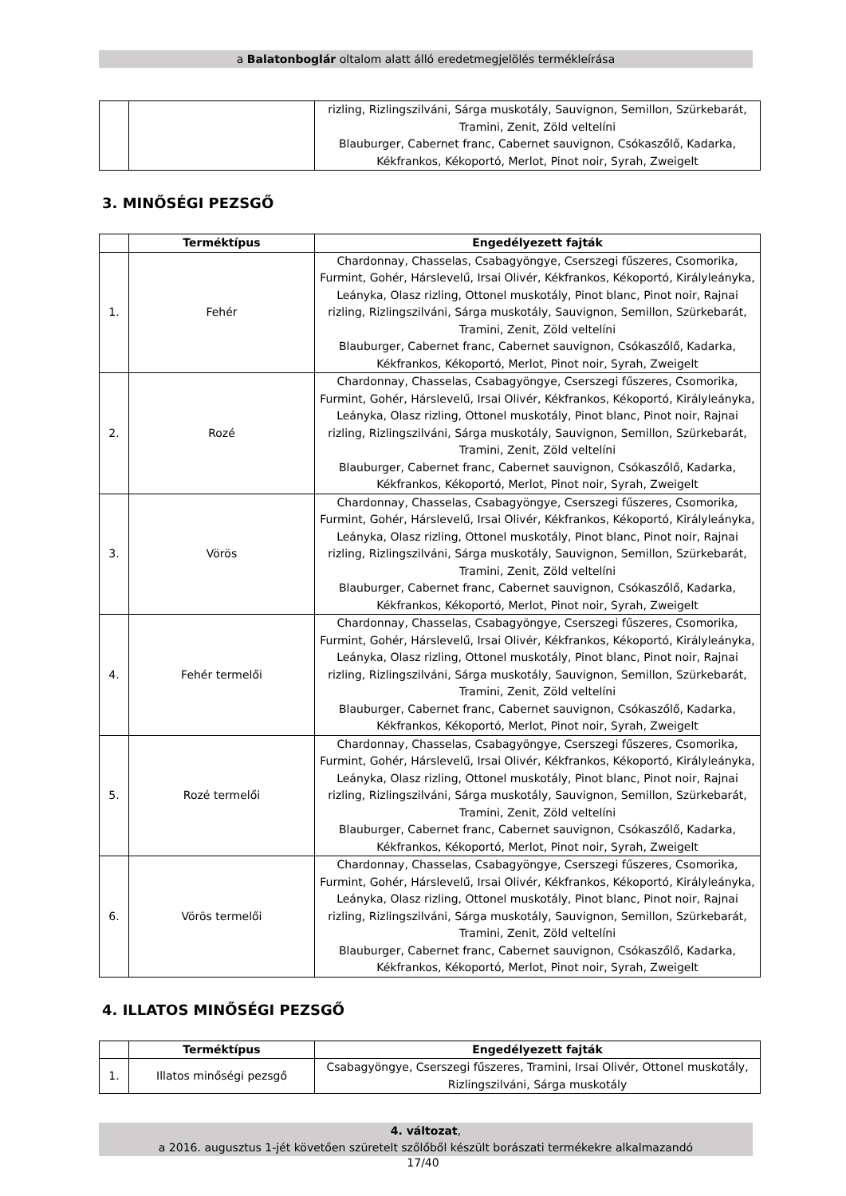a Balatonboglár oltalom alatt álló eredetmegjelölés termékleírása
| | | rizling, Rizlingszilváni, Sárga muskotály, Sauvignon, Semillon, Szürkebarát, Tramini, Zenit, Zöld veltelíni Blauburger, Cabernet franc, Cabernet sauvignon, Csókaszőlő, Kadarka, Kékfrankos, Kékoportó, Merlot, Pinot noir, Syrah, Zweigelt |
3. MINŐSÉGI PEZSGŐ
| | Terméktípus | Engedélyezett fajták |
| --- | --- | --- |
| 1. | Fehér | Chardonnay, Chasselas, Csabagyöngye, Cserszegi fűszeres, Csomorika, Furmint, Gohér, Hárslevelű, Irsai Olivér, Kékfrankos, Kékoportó, Királyleányka, Leányka, Olasz rizling, Ottonel muskotály, Pinot blanc, Pinot noir, Rajnai rizling, Rizlingszilváni, Sárga muskotály, Sauvignon, Semillon, Szürkebarát, Tramini, Zenit, Zöld veltelíni Blauburger, Cabernet franc, Cabernet sauvignon, Csókaszőlő, Kadarka, Kékfrankos, Kékoportó, Merlot, Pinot noir, Syrah, Zweigelt |
| 2. | Rozé | Chardonnay, Chasselas, Csabagyöngye, Cserszegi fűszeres, Csomorika, Furmint, Gohér, Hárslevelű, Irsai Olivér, Kékfrankos, Kékoportó, Királyleányka, Leányka, Olasz rizling, Ottonel muskotály, Pinot blanc, Pinot noir, Rajnai rizling, Rizlingszilváni, Sárga muskotály, Sauvignon, Semillon, Szürkebarát, Tramini, Zenit, Zöld veltelíni Blauburger, Cabernet franc, Cabernet sauvignon, Csókaszőlő, Kadarka, Kékfrankos, Kékoportó, Merlot, Pinot noir, Syrah, Zweigelt |
| 3. | Vörös | Chardonnay, Chasselas, Csabagyöngye, Cserszegi fűszeres, Csomorika, Furmint, Gohér, Hárslevelű, Irsai Olivér, Kékfrankos, Kékoportó, Királyleányka, Leányka, Olasz rizling, Ottonel muskotály, Pinot blanc, Pinot noir, Rajnai rizling, Rizlingszilváni, Sárga muskotály, Sauvignon, Semillon, Szürkebarát, Tramini, Zenit, Zöld veltelíni Blauburger, Cabernet franc, Cabernet sauvignon, Csókaszőlő, Kadarka, Kékfrankos, Kékoportó, Merlot, Pinot noir, Syrah, Zweigelt |
| 4. | Fehér termelői | Chardonnay, Chasselas, Csabagyöngye, Cserszegi fűszeres, Csomorika, Furmint, Gohér, Hárslevelű, Irsai Olivér, Kékfrankos, Kékoportó, Királyleányka, Leányka, Olasz rizling, Ottonel muskotály, Pinot blanc, Pinot noir, Rajnai rizling, Rizlingszilváni, Sárga muskotály, Sauvignon, Semillon, Szürkebarát, Tramini, Zenit, Zöld veltelíni Blauburger, Cabernet franc, Cabernet sauvignon, Csókaszőlő, Kadarka, Kékfrankos, Kékoportó, Merlot, Pinot noir, Syrah, Zweigelt |
| 5. | Rozé termelői | Chardonnay, Chasselas, Csabagyöngye, Cserszegi fűszeres, Csomorika, Furmint, Gohér, Hárslevelű, Irsai Olivér, Kékfrankos, Kékoportó, Királyleányka, Leányka, Olasz rizling, Ottonel muskotály, Pinot blanc, Pinot noir, Rajnai rizling, Rizlingszilváni, Sárga muskotály, Sauvignon, Semillon, Szürkebarát, Tramini, Zenit, Zöld veltelíni Blauburger, Cabernet franc, Cabernet sauvignon, Csókaszőlő, Kadarka, Kékfrankos, Kékoportó, Merlot, Pinot noir, Syrah, Zweigelt |
| 6. | Vörös termelői | Chardonnay, Chasselas, Csabagyöngye, Cserszegi fűszeres, Csomorika, Furmint, Gohér, Hárslevelű, Irsai Olivér, Kékfrankos, Kékoportó, Királyleányka, Leányka, Olasz rizling, Ottonel muskotály, Pinot blanc, Pinot noir, Rajnai rizling, Rizlingszilváni, Sárga muskotály, Sauvignon, Semillon, Szürkebarát, Tramini, Zenit, Zöld veltelíni Blauburger, Cabernet franc, Cabernet sauvignon, Csókaszőlő, Kadarka, Kékfrankos, Kékoportó, Merlot, Pinot noir, Syrah, Zweigelt |
4. ILLATOS MINŐSÉGI PEZSGŐ
| | Terméktípus | Engedélyezett fajták |
| --- | --- | --- |
| 1. | Illatos minőségi pezsgő | Csabagyöngye, Cserszegi fűszeres, Tramini, Irsai Olivér, Ottonel muskotály, Rizlingszilváni, Sárga muskotály |
4. változat,
a 2016. augusztus 1-jét követően szüretelt szőlőből készült borászati termékekre alkalmazandó
17/40